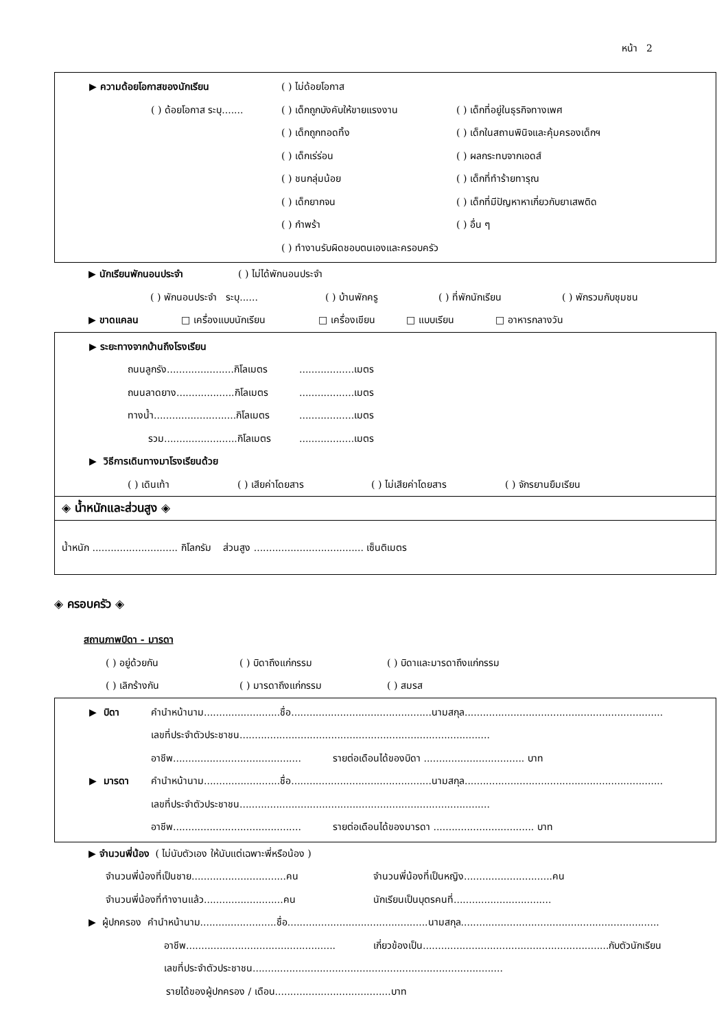หน้า 2
▶ ความด้อยโอกาสของนักเรียน ( ) ไม่ด้อยโอกาส
( ) ด้อยโอกาส ระบุ....... ( ) เด็กถูกบังคับให้ขายแรงงาน ( ) เด็กที่อยู่ในธุรกิจทางเพศ
( ) เด็กถูกทอดทิ้ง ( ) เด็กในสถานพินิจและคุ้มครองเด็กฯ
( ) เด็กเร่ร่อน ( ) ผลกระทบจากเอดส์
( ) ชนกลุ่มน้อย ( ) เด็กที่ทำร้ายทารุณ
( ) เด็กยากจน ( ) เด็กที่มีปัญหาหาเกี่ยวกับยาเสพติด
( ) กำพร้า ( ) อื่น ๆ
( ) ทำงานรับผิดชอบตนเองและครอบครัว
▶ นักเรียนพักนอนประจำ ( ) ไม่ได้พักนอนประจำ
( ) พักนอนประจำ ระบุ...... ( ) บ้านพักครู ( ) ที่พักนักเรียน ( ) พักรวมกับชุมชน
▶ ขาดแคลน □ เครื่องแบบนักเรียน □ เครื่องเขียน □ แบบเรียน □ อาหารกลางวัน
▶ ระยะทางจากบ้านถึงโรงเรียน
ถนนลูกรัง......................กิโลเมตร..................เมตร
ถนนลาดยาง...................กิโลเมตร..................เมตร
ทางน้ำ...........................กิโลเมตร..................เมตร
รวม........................กิโลเมตร..................เมตร
▶ วิธีการเดินทางมาโรงเรียนด้วย
( ) เดินเท้า ( ) เสียค่าโดยสาร ( ) ไม่เสียค่าโดยสาร ( ) จักรยานยืมเรียน
◈ น้ำหนักและส่วนสูง ◈
น้ำหนัก ............................ กิโลกรัม ส่วนสูง .................................... เซ็นติเมตร
◈ ครอบครัว ◈
สถานภาพบิดา - มารดา
( ) อยู่ด้วยกัน ( ) บิดาถึงแก่กรรม ( ) บิดาและมารดาถึงแก่กรรม
( ) เลิกร้างกัน ( ) มารดาถึงแก่กรรม ( ) สมรส
▶ บิดา คำนำหน้านาม.........................ชื่อ..............................................นามสกุล.................................................................
เลขที่ประจำตัวประชาชน..................................................................................
อาชีพ.......................................... รายต่อเดือนได้ของบิดา ................................. บาท
▶ มารดา คำนำหน้านาม.........................ชื่อ..............................................นามสกุล.................................................................
เลขที่ประจำตัวประชาชน..................................................................................
อาชีพ.......................................... รายต่อเดือนได้ของมารดา ................................. บาท
▶ จำนวนพี่น้อง ( ไม่นับตัวเอง ให้นับแต่เฉพาะพี่หรือน้อง )
จำนวนพี่น้องที่เป็นชาย...............................คน จำนวนพี่น้องที่เป็นหญิง.............................คน
จำนวนพี่น้องที่ทำงานแล้ว..........................คน นักเรียนเป็นบุตรคนที่................................
▶ ผู้ปกครอง คำนำหน้านาม.........................ชื่อ..............................................นามสกุล.................................................................
อาชีพ................................................. เกี่ยวข้องเป็น.............................................................กับตัวนักเรียน
เลขที่ประจำตัวประชาชน..................................................................................
รายได้ของผู้ปกครอง / เดือน......................................บาท